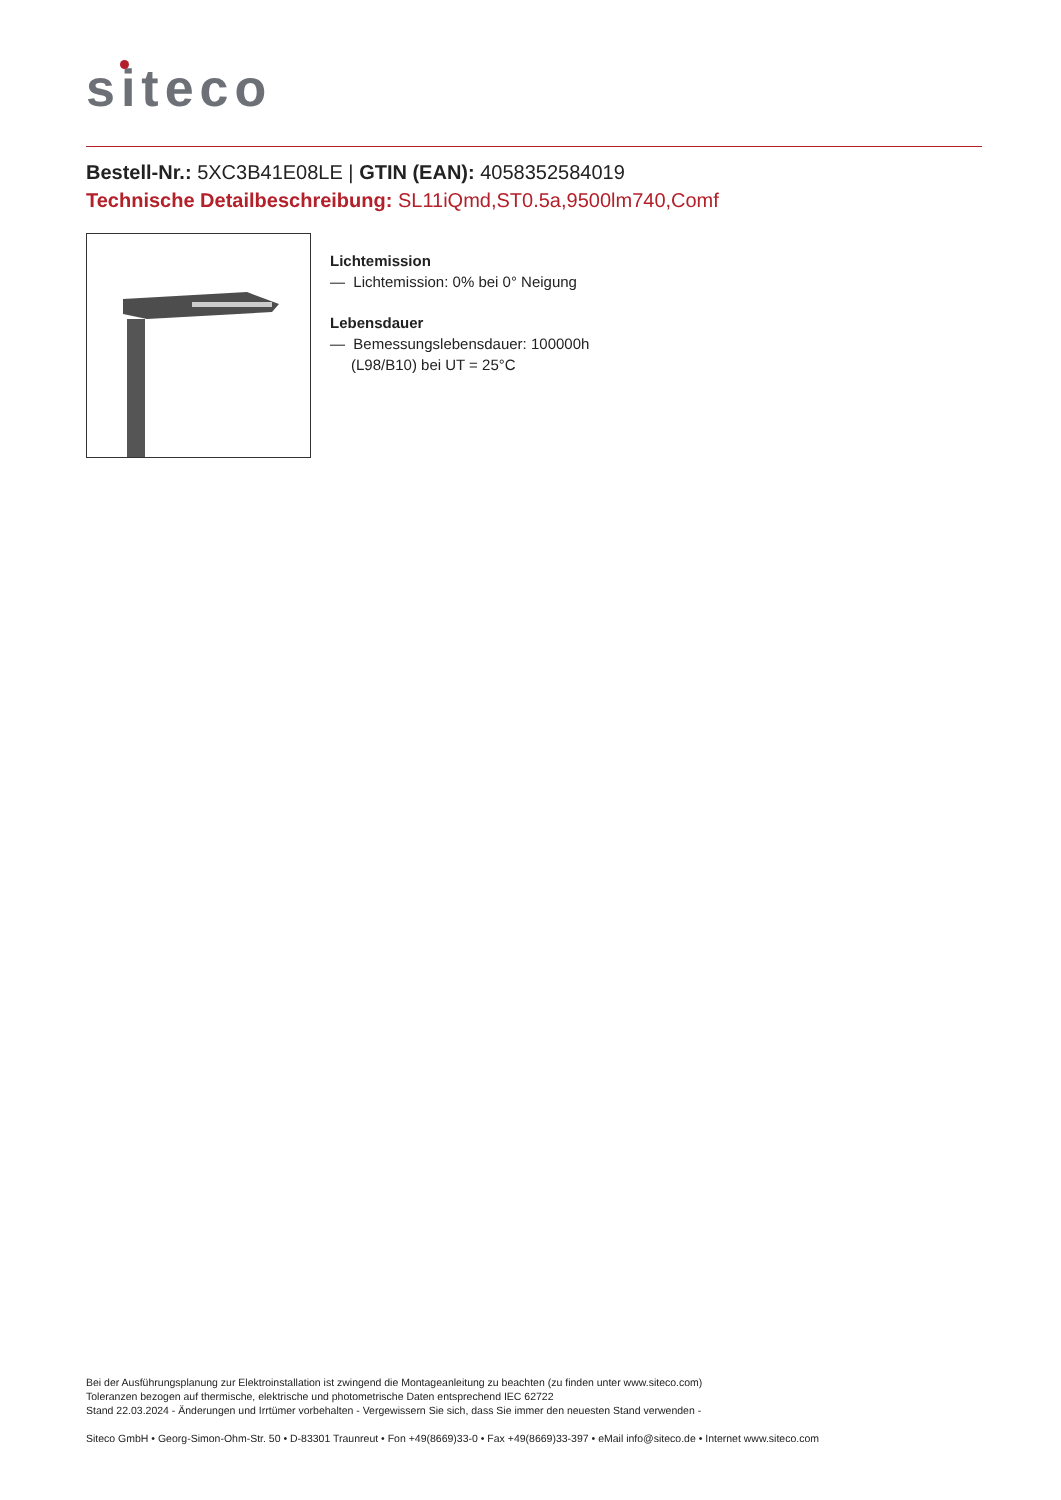siteco
Bestell-Nr.: 5XC3B41E08LE | GTIN (EAN): 4058352584019
Technische Detailbeschreibung: SL11iQmd,ST0.5a,9500lm740,Comf
Lichtemission
— Lichtemission: 0% bei 0° Neigung
Lebensdauer
— Bemessungslebensdauer: 100000h
(L98/B10) bei UT = 25°C
Bei der Ausführungsplanung zur Elektroinstallation ist zwingend die Montageanleitung zu beachten (zu finden unter www.siteco.com)
Toleranzen bezogen auf thermische, elektrische und photometrische Daten entsprechend IEC 62722
Stand 22.03.2024 - Änderungen und Irrtümer vorbehalten - Vergewissern Sie sich, dass Sie immer den neuesten Stand verwenden -
Siteco GmbH • Georg-Simon-Ohm-Str. 50 • D-83301 Traunreut • Fon +49(8669)33-0 • Fax +49(8669)33-397 • eMail info@siteco.de • Internet www.siteco.com